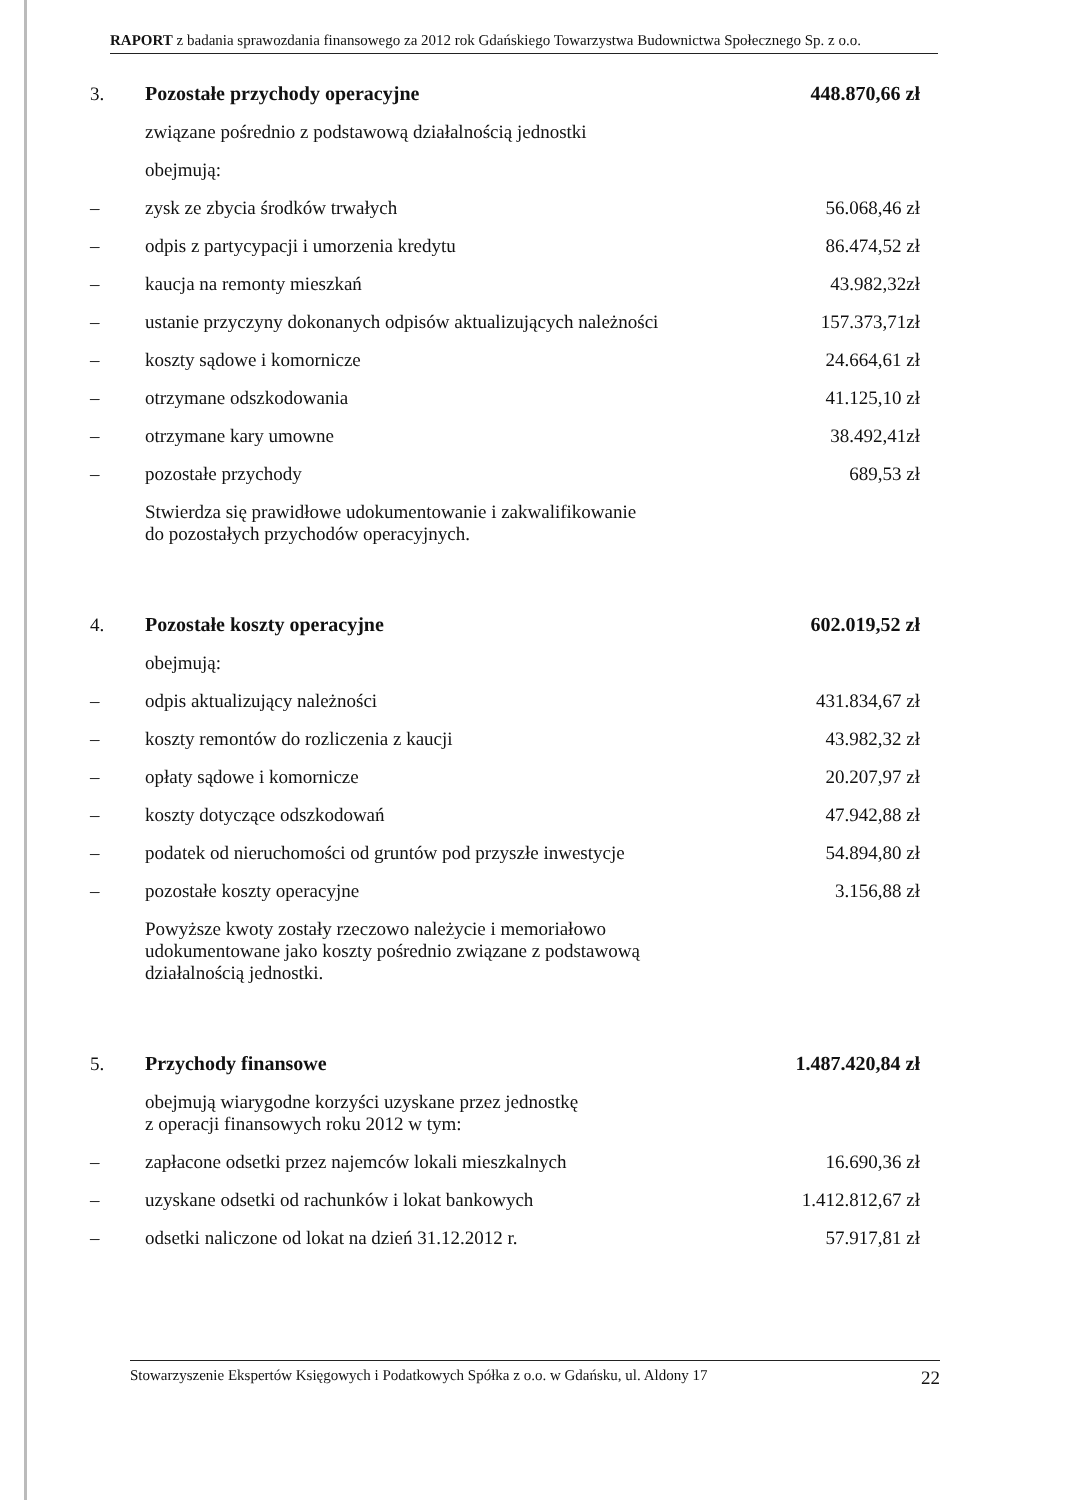RAPORT z badania sprawozdania finansowego za 2012 rok Gdańskiego Towarzystwa Budownictwa Społecznego Sp. z o.o.
| 3. | Pozostałe przychody operacyjne | 448.870,66 zł |
| | związane pośrednio z podstawową działalnością jednostki | |
| | obejmują: | |
| – | zysk ze zbycia środków trwałych | 56.068,46 zł |
| – | odpis z partycypacji i umorzenia kredytu | 86.474,52 zł |
| – | kaucja na remonty mieszkań | 43.982,32zł |
| – | ustanie przyczyny dokonanych odpisów aktualizujących należności | 157.373,71zł |
| – | koszty sądowe i komornicze | 24.664,61 zł |
| – | otrzymane odszkodowania | 41.125,10 zł |
| – | otrzymane kary umowne | 38.492,41zł |
| – | pozostałe przychody | 689,53 zł |
| | Stwierdza się prawidłowe udokumentowanie i zakwalifikowanie do pozostałych przychodów operacyjnych. | |
| 4. | Pozostałe koszty operacyjne | 602.019,52 zł |
| | obejmują: | |
| – | odpis aktualizujący należności | 431.834,67 zł |
| – | koszty remontów do rozliczenia z kaucji | 43.982,32 zł |
| – | opłaty sądowe i komornicze | 20.207,97 zł |
| – | koszty dotyczące odszkodowań | 47.942,88 zł |
| – | podatek od nieruchomości od gruntów pod przyszłe inwestycje | 54.894,80 zł |
| – | pozostałe koszty operacyjne | 3.156,88 zł |
| | Powyższe kwoty zostały rzeczowo należycie i memoriałowo udokumentowane jako koszty pośrednio związane z podstawową działalnością jednostki. | |
| 5. | Przychody finansowe | 1.487.420,84 zł |
| | obejmują wiarygodne korzyści uzyskane przez jednostkę z operacji finansowych roku 2012 w tym: | |
| – | zapłacone odsetki przez najemców lokali mieszkalnych | 16.690,36 zł |
| – | uzyskane odsetki od rachunków i lokat bankowych | 1.412.812,67 zł |
| – | odsetki naliczone od lokat na dzień 31.12.2012 r. | 57.917,81 zł |
Stowarzyszenie Ekspertów Księgowych i Podatkowych Spółka z o.o. w Gdańsku, ul. Aldony 17 22